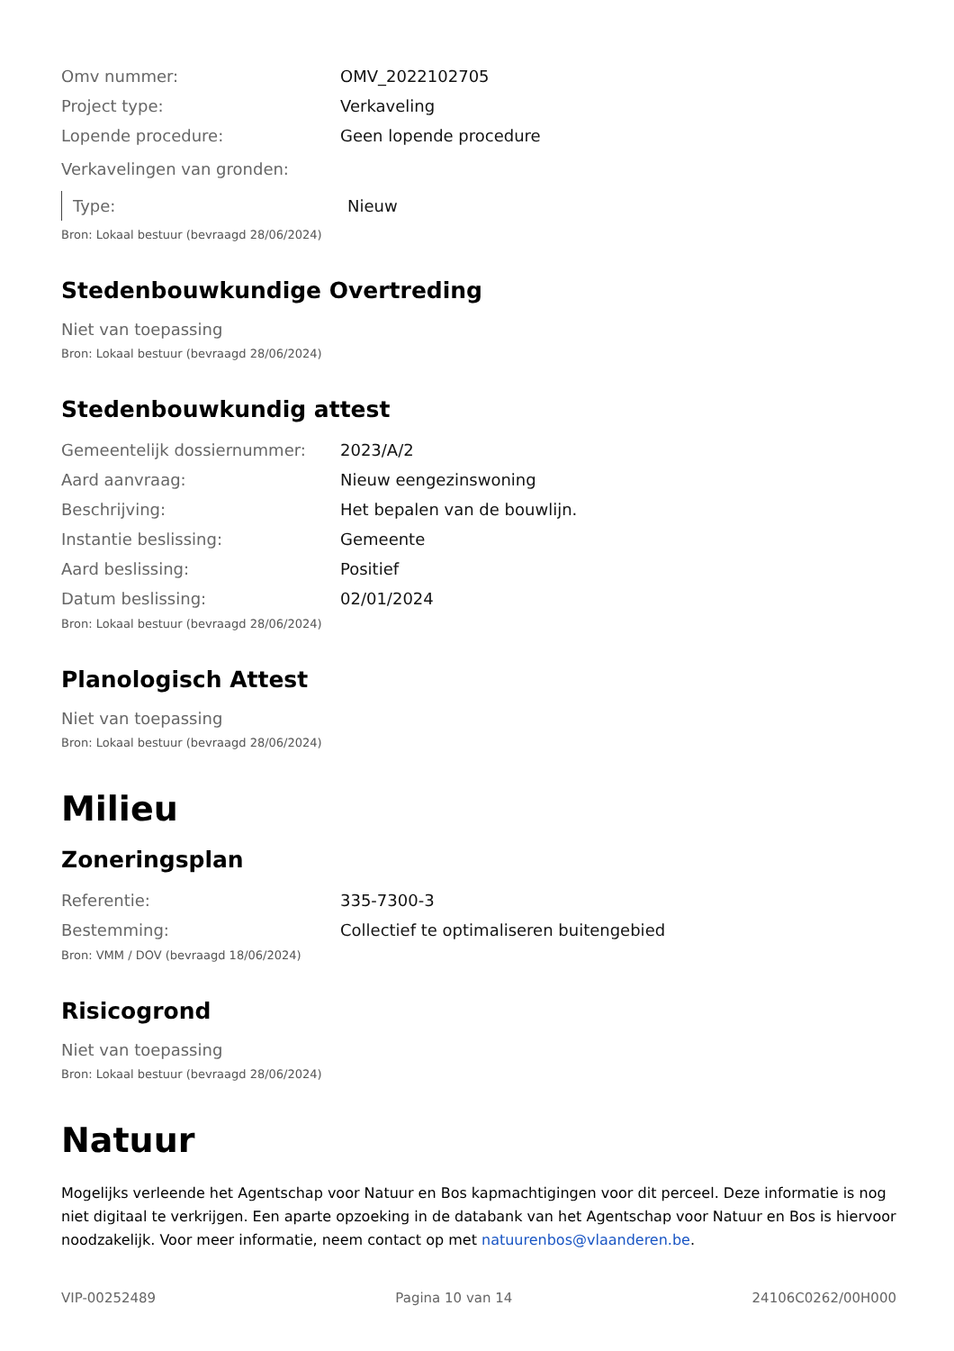Omv nummer: OMV_2022102705
Project type: Verkaveling
Lopende procedure: Geen lopende procedure
Verkavelingen van gronden:
Type: Nieuw
Bron: Lokaal bestuur (bevraagd 28/06/2024)
Stedenbouwkundige Overtreding
Niet van toepassing
Bron: Lokaal bestuur (bevraagd 28/06/2024)
Stedenbouwkundig attest
Gemeentelijk dossiernummer: 2023/A/2
Aard aanvraag: Nieuw eengezinswoning
Beschrijving: Het bepalen van de bouwlijn.
Instantie beslissing: Gemeente
Aard beslissing: Positief
Datum beslissing: 02/01/2024
Bron: Lokaal bestuur (bevraagd 28/06/2024)
Planologisch Attest
Niet van toepassing
Bron: Lokaal bestuur (bevraagd 28/06/2024)
Milieu
Zoneringsplan
Referentie: 335-7300-3
Bestemming: Collectief te optimaliseren buitengebied
Bron: VMM / DOV (bevraagd 18/06/2024)
Risicogrond
Niet van toepassing
Bron: Lokaal bestuur (bevraagd 28/06/2024)
Natuur
Mogelijks verleende het Agentschap voor Natuur en Bos kapmachtigingen voor dit perceel. Deze informatie is nog niet digitaal te verkrijgen. Een aparte opzoeking in de databank van het Agentschap voor Natuur en Bos is hiervoor noodzakelijk. Voor meer informatie, neem contact op met natuurenbos@vlaanderen.be.
VIP-00252489 Pagina 10 van 14 24106C0262/00H000